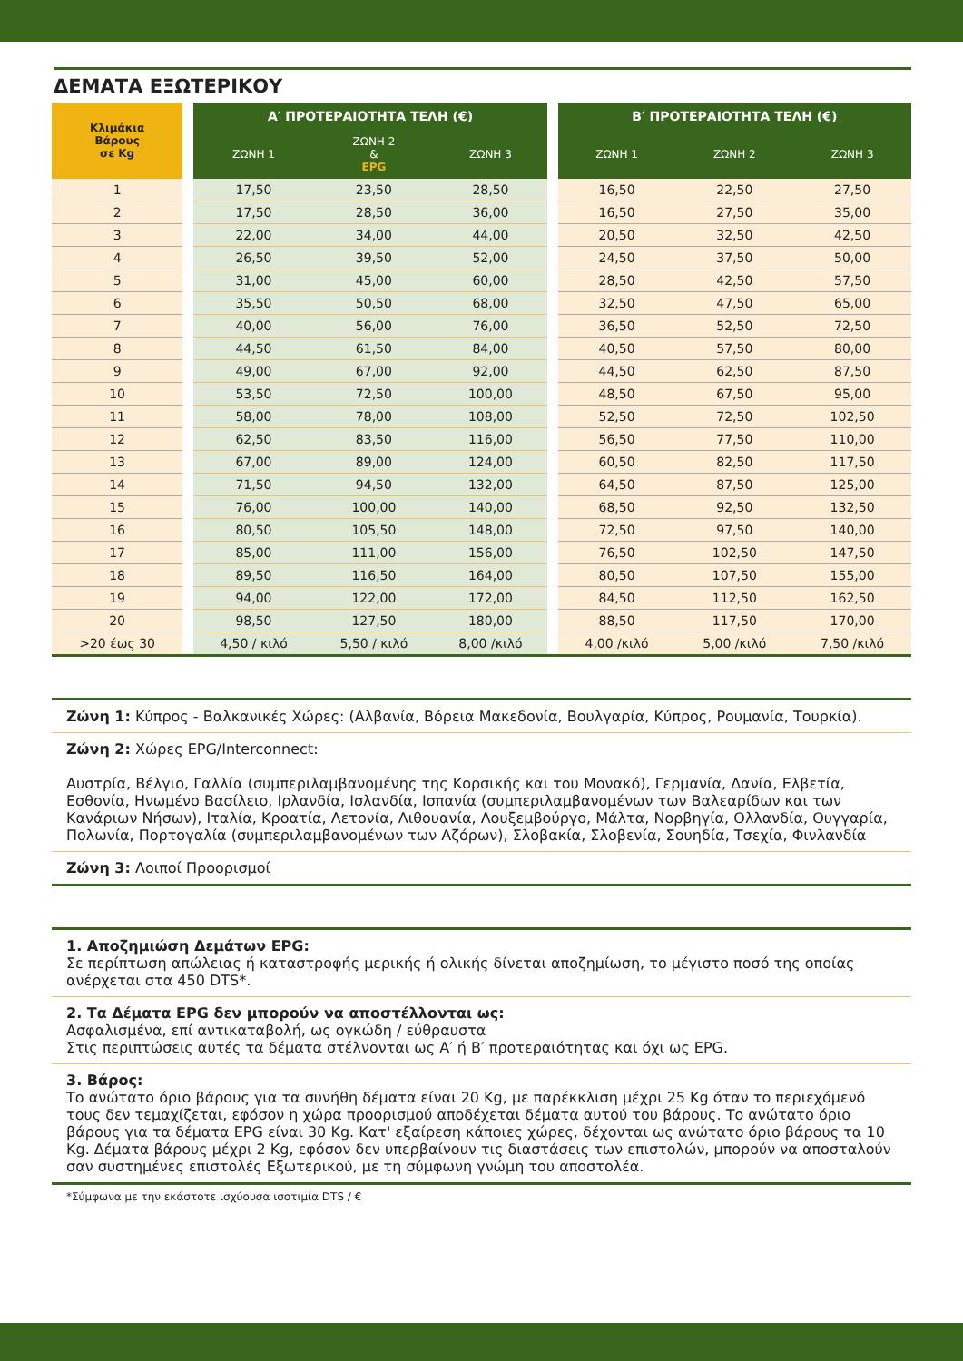ΔΕΜΑΤΑ ΕΞΩΤΕΡΙΚΟΥ
| Κλιμάκια Βάρους σε Kg | | Α′ ΠΡΟΤΕΡΑΙΟΤΗΤΑ ΤΕΛΗ (€) | | | | Β′ ΠΡΟΤΕΡΑΙΟΤΗΤΑ ΤΕΛΗ (€) | | |
| | | ΖΩΝΗ 1 | ΖΩΝΗ 2 & EPG | ΖΩΝΗ 3 | | ΖΩΝΗ 1 | ΖΩΝΗ 2 | ΖΩΝΗ 3 |
| 1 | | 17,50 | 23,50 | 28,50 | | 16,50 | 22,50 | 27,50 |
| 2 | | 17,50 | 28,50 | 36,00 | | 16,50 | 27,50 | 35,00 |
| 3 | | 22,00 | 34,00 | 44,00 | | 20,50 | 32,50 | 42,50 |
| 4 | | 26,50 | 39,50 | 52,00 | | 24,50 | 37,50 | 50,00 |
| 5 | | 31,00 | 45,00 | 60,00 | | 28,50 | 42,50 | 57,50 |
| 6 | | 35,50 | 50,50 | 68,00 | | 32,50 | 47,50 | 65,00 |
| 7 | | 40,00 | 56,00 | 76,00 | | 36,50 | 52,50 | 72,50 |
| 8 | | 44,50 | 61,50 | 84,00 | | 40,50 | 57,50 | 80,00 |
| 9 | | 49,00 | 67,00 | 92,00 | | 44,50 | 62,50 | 87,50 |
| 10 | | 53,50 | 72,50 | 100,00 | | 48,50 | 67,50 | 95,00 |
| 11 | | 58,00 | 78,00 | 108,00 | | 52,50 | 72,50 | 102,50 |
| 12 | | 62,50 | 83,50 | 116,00 | | 56,50 | 77,50 | 110,00 |
| 13 | | 67,00 | 89,00 | 124,00 | | 60,50 | 82,50 | 117,50 |
| 14 | | 71,50 | 94,50 | 132,00 | | 64,50 | 87,50 | 125,00 |
| 15 | | 76,00 | 100,00 | 140,00 | | 68,50 | 92,50 | 132,50 |
| 16 | | 80,50 | 105,50 | 148,00 | | 72,50 | 97,50 | 140,00 |
| 17 | | 85,00 | 111,00 | 156,00 | | 76,50 | 102,50 | 147,50 |
| 18 | | 89,50 | 116,50 | 164,00 | | 80,50 | 107,50 | 155,00 |
| 19 | | 94,00 | 122,00 | 172,00 | | 84,50 | 112,50 | 162,50 |
| 20 | | 98,50 | 127,50 | 180,00 | | 88,50 | 117,50 | 170,00 |
| >20 έως 30 | | 4,50 / κιλό | 5,50 / κιλό | 8,00 /κιλό | | 4,00 /κιλό | 5,00 /κιλό | 7,50 /κιλό |
Ζώνη 1: Κύπρος - Βαλκανικές Χώρες: (Αλβανία, Βόρεια Μακεδονία, Βουλγαρία, Κύπρος, Ρουμανία, Τουρκία).
Ζώνη 2: Χώρες EPG/Interconnect:
Αυστρία, Βέλγιο, Γαλλία (συμπεριλαμβανομένης της Κορσικής και του Μονακό), Γερμανία, Δανία, Ελβετία, Εσθονία, Ηνωμένο Βασίλειο, Ιρλανδία, Ισλανδία, Ισπανία (συμπεριλαμβανομένων των Βαλεαρίδων και των Κανάριων Νήσων), Ιταλία, Κροατία, Λετονία, Λιθουανία, Λουξεμβούργο, Μάλτα, Νορβηγία, Ολλανδία, Ουγγαρία, Πολωνία, Πορτογαλία (συμπεριλαμβανομένων των Αζόρων), Σλοβακία, Σλοβενία, Σουηδία, Τσεχία, Φινλανδία
Ζώνη 3: Λοιποί Προορισμοί
1. Αποζημιώση Δεμάτων EPG:
Σε περίπτωση απώλειας ή καταστροφής μερικής ή ολικής δίνεται αποζημίωση, το μέγιστο ποσό της οποίας ανέρχεται στα 450 DTS*.
2. Τα Δέματα EPG δεν μπορούν να αποστέλλονται ως:
Ασφαλισμένα, επί αντικαταβολή, ως ογκώδη / εύθραυστα
Στις περιπτώσεις αυτές τα δέματα στέλνονται ως Α′ ή Β′ προτεραιότητας και όχι ως EPG.
3. Βάρος:
Το ανώτατο όριο βάρους για τα συνήθη δέματα είναι 20 Kg, με παρέκκλιση μέχρι 25 Kg όταν το περιεχόμενό τους δεν τεμαχίζεται, εφόσον η χώρα προορισμού αποδέχεται δέματα αυτού του βάρους. Το ανώτατο όριο βάρους για τα δέματα EPG είναι 30 Kg. Κατ' εξαίρεση κάποιες χώρες, δέχονται ως ανώτατο όριο βάρους τα 10 Kg. Δέματα βάρους μέχρι 2 Kg, εφόσον δεν υπερβαίνουν τις διαστάσεις των επιστολών, μπορούν να αποσταλούν σαν συστημένες επιστολές Εξωτερικού, με τη σύμφωνη γνώμη του αποστολέα.
*Σύμφωνα με την εκάστοτε ισχύουσα ισοτιμία DTS / €